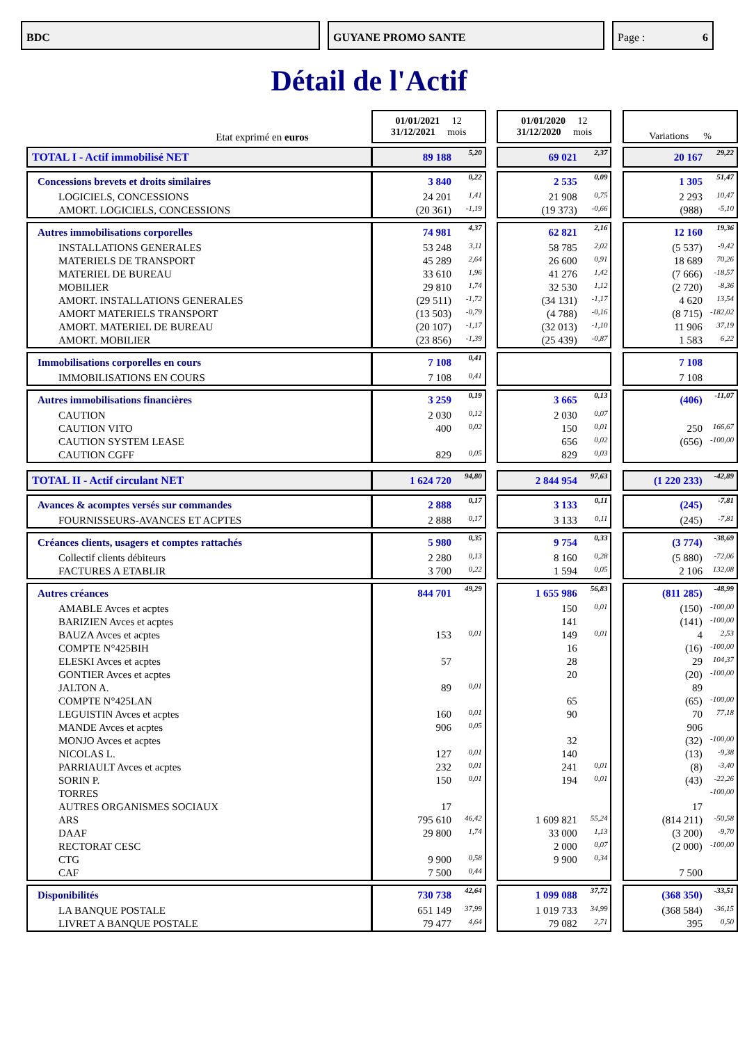BDC GUYANE PROMO SANTE Page : 6
Détail de l'Actif
| Etat exprimé en euros | 01/01/2021 12 31/12/2021 mois | | | 01/01/2020 12 31/12/2020 mois | | | Variations % | |
| TOTAL I - Actif immobilisé NET | 89 188 | 5,20 | | 69 021 | 2,37 | | 20 167 | 29,22 |
| Concessions brevets et droits similaires | 3 840 | 0,22 | | 2 535 | 0,09 | | 1 305 | 51,47 |
| LOGICIELS, CONCESSIONS | 24 201 | 1,41 | | 21 908 | 0,75 | | 2 293 | 10,47 |
| AMORT. LOGICIELS, CONCESSIONS | (20 361) | -1,19 | | (19 373) | -0,66 | | (988) | -5,10 |
| Autres immobilisations corporelles | 74 981 | 4,37 | | 62 821 | 2,16 | | 12 160 | 19,36 |
| INSTALLATIONS GENERALES | 53 248 | 3,11 | | 58 785 | 2,02 | | (5 537) | -9,42 |
| MATERIELS DE TRANSPORT | 45 289 | 2,64 | | 26 600 | 0,91 | | 18 689 | 70,26 |
| MATERIEL DE BUREAU | 33 610 | 1,96 | | 41 276 | 1,42 | | (7 666) | -18,57 |
| MOBILIER | 29 810 | 1,74 | | 32 530 | 1,12 | | (2 720) | -8,36 |
| AMORT. INSTALLATIONS GENERALES | (29 511) | -1,72 | | (34 131) | -1,17 | | 4 620 | 13,54 |
| AMORT MATERIELS TRANSPORT | (13 503) | -0,79 | | (4 788) | -0,16 | | (8 715) | -182,02 |
| AMORT. MATERIEL DE BUREAU | (20 107) | -1,17 | | (32 013) | -1,10 | | 11 906 | 37,19 |
| AMORT. MOBILIER | (23 856) | -1,39 | | (25 439) | -0,87 | | 1 583 | 6,22 |
| Immobilisations corporelles en cours | 7 108 | 0,41 | | | | | 7 108 | |
| IMMOBILISATIONS EN COURS | 7 108 | 0,41 | | | | | 7 108 | |
| Autres immobilisations financières | 3 259 | 0,19 | | 3 665 | 0,13 | | (406) | -11,07 |
| CAUTION | 2 030 | 0,12 | | 2 030 | 0,07 | | | |
| CAUTION VITO | 400 | 0,02 | | 150 | 0,01 | | 250 | 166,67 |
| CAUTION SYSTEM LEASE | | | | 656 | 0,02 | | (656) | -100,00 |
| CAUTION CGFF | 829 | 0,05 | | 829 | 0,03 | | | |
| TOTAL II - Actif circulant NET | 1 624 720 | 94,80 | | 2 844 954 | 97,63 | | (1 220 233) | -42,89 |
| Avances & acomptes versés sur commandes | 2 888 | 0,17 | | 3 133 | 0,11 | | (245) | -7,81 |
| FOURNISSEURS-AVANCES ET ACPTES | 2 888 | 0,17 | | 3 133 | 0,11 | | (245) | -7,81 |
| Créances clients, usagers et comptes rattachés | 5 980 | 0,35 | | 9 754 | 0,33 | | (3 774) | -38,69 |
| Collectif clients débiteurs | 2 280 | 0,13 | | 8 160 | 0,28 | | (5 880) | -72,06 |
| FACTURES A ETABLIR | 3 700 | 0,22 | | 1 594 | 0,05 | | 2 106 | 132,08 |
| Autres créances | 844 701 | 49,29 | | 1 655 986 | 56,83 | | (811 285) | -48,99 |
| AMABLE Avces et acptes | | | | 150 | 0,01 | | (150) | -100,00 |
| BARIZIEN Avces et acptes | | | | 141 | | | (141) | -100,00 |
| BAUZA Avces et acptes | 153 | 0,01 | | 149 | 0,01 | | 4 | 2,53 |
| COMPTE N°425BIH | | | | 16 | | | (16) | -100,00 |
| ELESKI Avces et acptes | 57 | | | 28 | | | 29 | 104,37 |
| GONTIER Avces et acptes | | | | 20 | | | (20) | -100,00 |
| JALTON A. | 89 | 0,01 | | | | | 89 | |
| COMPTE N°425LAN | | | | 65 | | | (65) | -100,00 |
| LEGUISTIN Avces et acptes | 160 | 0,01 | | 90 | | | 70 | 77,18 |
| MANDE Avces et acptes | 906 | 0,05 | | | | | 906 | |
| MONJO Avces et acptes | | | | 32 | | | (32) | -100,00 |
| NICOLAS L. | 127 | 0,01 | | 140 | | | (13) | -9,38 |
| PARRIAULT Avces et acptes | 232 | 0,01 | | 241 | 0,01 | | (8) | -3,40 |
| SORIN P. | 150 | 0,01 | | 194 | 0,01 | | (43) | -22,26 |
| TORRES | | | | | | | | -100,00 |
| AUTRES ORGANISMES SOCIAUX | 17 | | | | | | 17 | |
| ARS | 795 610 | 46,42 | | 1 609 821 | 55,24 | | (814 211) | -50,58 |
| DAAF | 29 800 | 1,74 | | 33 000 | 1,13 | | (3 200) | -9,70 |
| RECTORAT CESC | | | | 2 000 | 0,07 | | (2 000) | -100,00 |
| CTG | 9 900 | 0,58 | | 9 900 | 0,34 | | | |
| CAF | 7 500 | 0,44 | | | | | 7 500 | |
| Disponibilités | 730 738 | 42,64 | | 1 099 088 | 37,72 | | (368 350) | -33,51 |
| LA BANQUE POSTALE | 651 149 | 37,99 | | 1 019 733 | 34,99 | | (368 584) | -36,15 |
| LIVRET A BANQUE POSTALE | 79 477 | 4,64 | | 79 082 | 2,71 | | 395 | 0,50 |